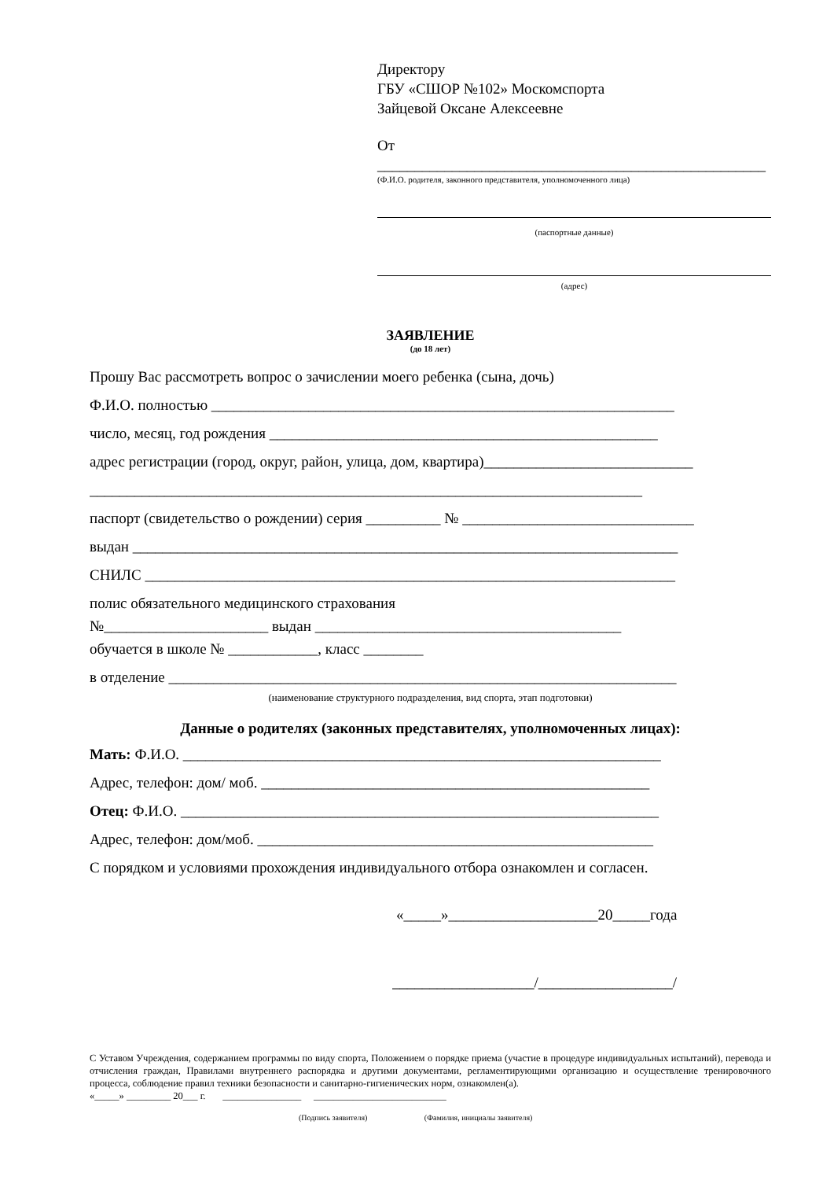Директору
ГБУ «СШОР №102» Москомспорта
Зайцевой Оксане Алексеевне
От ____________________________________________________
(Ф.И.О. родителя, законного представителя, уполномоченного лица)
(паспортные данные)
(адрес)
ЗАЯВЛЕНИЕ
(до 18 лет)
Прошу Вас рассмотреть вопрос о зачислении моего ребенка (сына, дочь)
Ф.И.О. полностью ______________________________________________________________
число, месяц, год рождения ____________________________________________________
адрес регистрации (город, округ, район, улица, дом, квартира)____________________________
__________________________________________________________________________
паспорт (свидетельство о рождении) серия __________ № _______________________________
выдан _________________________________________________________________________
СНИЛС _______________________________________________________________________
полис обязательного медицинского страхования
№______________________ выдан _________________________________________
обучается в школе № ____________, класс ________
в отделение ____________________________________________________________________
(наименование структурного подразделения, вид спорта, этап подготовки)
Данные о родителях (законных представителях, уполномоченных лицах):
Мать: Ф.И.О. ________________________________________________________________
Адрес, телефон: дом/ моб. ____________________________________________________
Отец: Ф.И.О. ________________________________________________________________
Адрес, телефон: дом/моб. _____________________________________________________
С порядком и условиями прохождения индивидуального отбора ознакомлен и согласен.
«_____»____________________20_____года
___________________/__________________/
С Уставом Учреждения, содержанием программы по виду спорта, Положением о порядке приема (участие в процедуре индивидуальных испытаний), перевода и отчисления граждан, Правилами внутреннего распорядка и другими документами, регламентирующими организацию и осуществление тренировочного процесса, соблюдение правил техники безопасности и санитарно-гигиенических норм, ознакомлен(а).
«_____» _________ 20___ г. ________________ ___________________________
(Подпись заявителя) (Фамилия, инициалы заявителя)